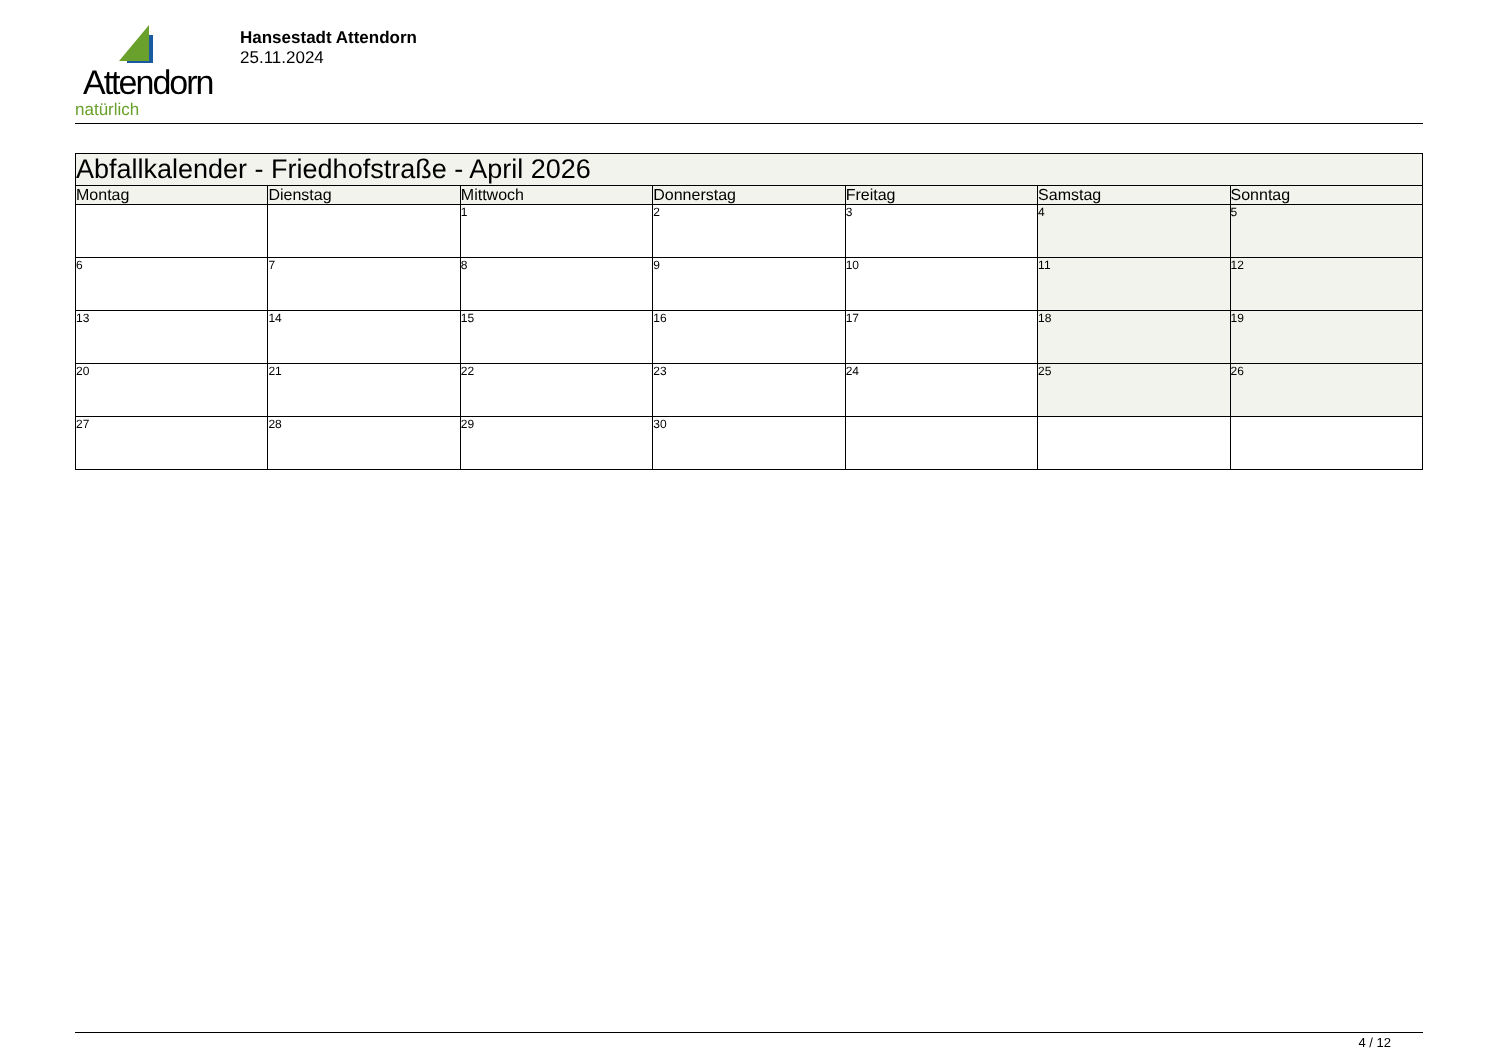Attendorn
natürlich
Hansestadt Attendorn
25.11.2024
| Abfallkalender - Friedhofstraße - April 2026 | | | | | | |
| --- | --- | --- | --- | --- | --- | --- |
| Montag | Dienstag | Mittwoch | Donnerstag | Freitag | Samstag | Sonntag |
| | | 1 | 2 | 3 | 4 | 5 |
| 6 | 7 | 8 | 9 | 10 | 11 | 12 |
| 13 | 14 | 15 | 16 | 17 | 18 | 19 |
| 20 | 21 | 22 | 23 | 24 | 25 | 26 |
| 27 | 28 | 29 | 30 | | | |
4 / 12